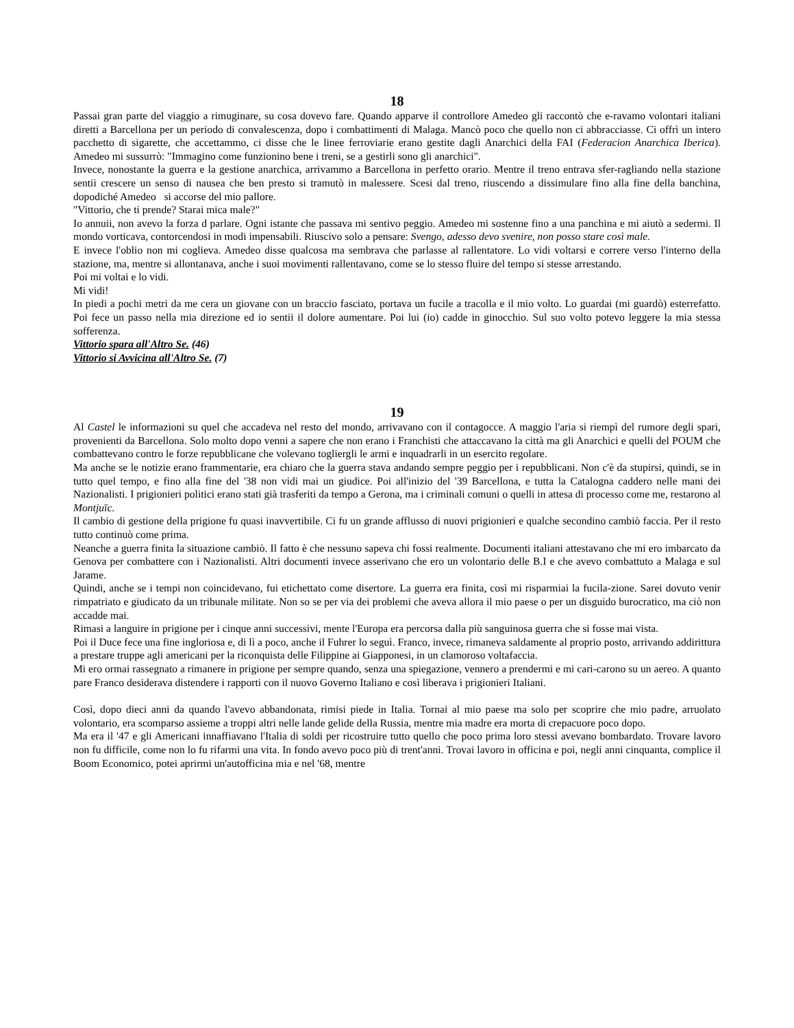18
Passai gran parte del viaggio a rimuginare, su cosa dovevo fare. Quando apparve il controllore Amedeo gli raccontò che e-ravamo volontari italiani diretti a Barcellona per un periodo di convalescenza, dopo i combattimenti di Malaga. Mancò poco che quello non ci abbracciasse. Ci offrì un intero pacchetto di sigarette, che accettammo, ci disse che le linee ferroviarie erano gestite dagli Anarchici della FAI (Federacion Anarchica Iberica). Amedeo mi sussurrò: "Immagino come funzionino bene i treni, se a gestirli sono gli anarchici".
Invece, nonostante la guerra e la gestione anarchica, arrivammo a Barcellona in perfetto orario. Mentre il treno entrava sfer-ragliando nella stazione sentii crescere un senso di nausea che ben presto si tramutò in malessere. Scesi dal treno, riuscendo a dissimulare fino alla fine della banchina, dopodiché Amedeo si accorse del mio pallore.
"Vittorio, che ti prende? Starai mica male?"
Io annuii, non avevo la forza d parlare. Ogni istante che passava mi sentivo peggio. Amedeo mi sostenne fino a una panchina e mi aiutò a sedermi. Il mondo vorticava, contorcendosi in modi impensabili. Riuscivo solo a pensare: Svengo, adesso devo svenire, non posso stare così male.
E invece l'oblio non mi coglieva. Amedeo disse qualcosa ma sembrava che parlasse al rallentatore. Lo vidi voltarsi e correre verso l'interno della stazione, ma, mentre si allontanava, anche i suoi movimenti rallentavano, come se lo stesso fluire del tempo si stesse arrestando.
Poi mi voltai e lo vidi.
Mi vidi!
In piedi a pochi metri da me cera un giovane con un braccio fasciato, portava un fucile a tracolla e il mio volto. Lo guardai (mi guardò) esterrefatto. Poi fece un passo nella mia direzione ed io sentii il dolore aumentare. Poi lui (io) cadde in ginocchio. Sul suo volto potevo leggere la mia stessa sofferenza.
Vittorio spara all'Altro Se. (46)
Vittorio si Avvicina all'Altro Se. (7)
19
Al Castel le informazioni su quel che accadeva nel resto del mondo, arrivavano con il contagocce. A maggio l'aria si riempì del rumore degli spari, provenienti da Barcellona. Solo molto dopo venni a sapere che non erano i Franchisti che attaccavano la città ma gli Anarchici e quelli del POUM che combattevano contro le forze repubblicane che volevano togliergli le armi e inquadrarli in un esercito regolare.
Ma anche se le notizie erano frammentarie, era chiaro che la guerra stava andando sempre peggio per i repubblicani. Non c'è da stupirsi, quindi, se in tutto quel tempo, e fino alla fine del '38 non vidi mai un giudice. Poi all'inizio del '39 Barcellona, e tutta la Catalogna caddero nelle mani dei Nazionalisti. I prigionieri politici erano stati già trasferiti da tempo a Gerona, ma i criminali comuni o quelli in attesa di processo come me, restarono al Montjuïc.
Il cambio di gestione della prigione fu quasi inavvertibile. Ci fu un grande afflusso di nuovi prigionieri e qualche secondino cambiò faccia. Per il resto tutto continuò come prima.
Neanche a guerra finita la situazione cambiò. Il fatto è che nessuno sapeva chi fossi realmente. Documenti italiani attestavano che mi ero imbarcato da Genova per combattere con i Nazionalisti. Altri documenti invece asserivano che ero un volontario delle B.I e che avevo combattuto a Malaga e sul Jarame.
Quindi, anche se i tempi non coincidevano, fui etichettato come disertore. La guerra era finita, così mi risparmiai la fucila-zione. Sarei dovuto venir rimpatriato e giudicato da un tribunale militate. Non so se per via dei problemi che aveva allora il mio paese o per un disguido burocratico, ma ciò non accadde mai.
Rimasi a languire in prigione per i cinque anni successivi, mente l'Europa era percorsa dalla più sanguinosa guerra che si fosse mai vista.
Poi il Duce fece una fine ingloriosa e, di lì a poco, anche il Fuhrer lo seguì. Franco, invece, rimaneva saldamente al proprio posto, arrivando addirittura a prestare truppe agli americani per la riconquista delle Filippine ai Giapponesi, in un clamoroso voltafaccia.
Mi ero ormai rassegnato a rimanere in prigione per sempre quando, senza una spiegazione, vennero a prendermi e mi cari-carono su un aereo. A quanto pare Franco desiderava distendere i rapporti con il nuovo Governo Italiano e così liberava i prigionieri Italiani.
Così, dopo dieci anni da quando l'avevo abbandonata, rimisi piede in Italia. Tornai al mio paese ma solo per scoprire che mio padre, arruolato volontario, era scomparso assieme a troppi altri nelle lande gelide della Russia, mentre mia madre era morta di crepacuore poco dopo.
Ma era il '47 e gli Americani innaffiavano l'Italia di soldi per ricostruire tutto quello che poco prima loro stessi avevano bombardato. Trovare lavoro non fu difficile, come non lo fu rifarmi una vita. In fondo avevo poco più di trent'anni. Trovai lavoro in officina e poi, negli anni cinquanta, complice il Boom Economico, potei aprirmi un'autofficina mia e nel '68, mentre